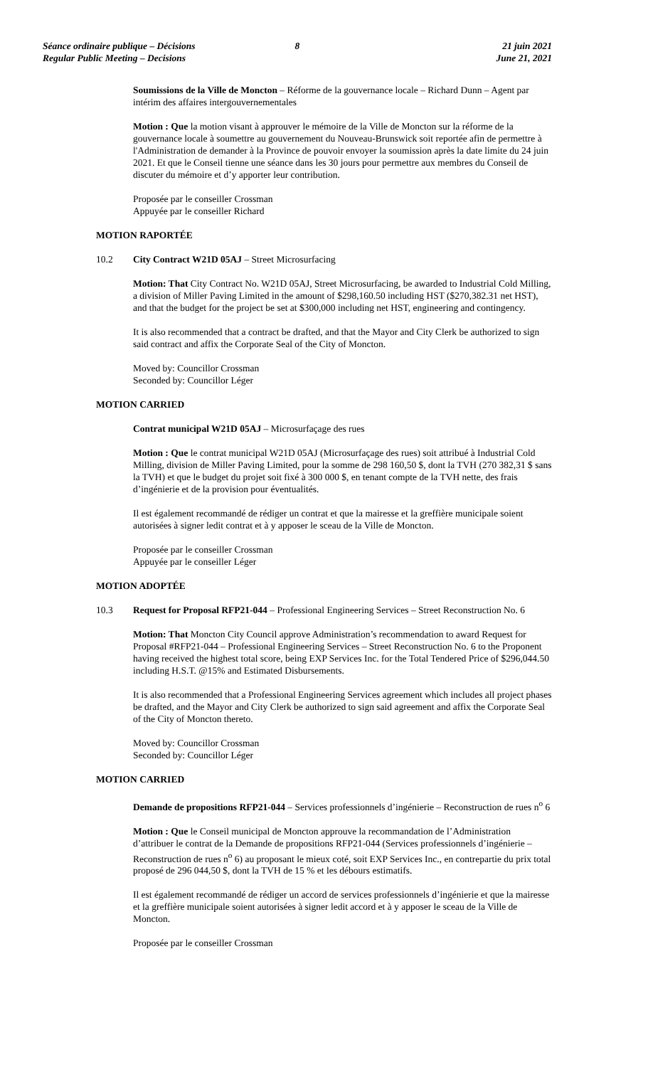Séance ordinaire publique – Décisions
Regular Public Meeting – Decisions
8 21 juin 2021
June 21, 2021
Soumissions de la Ville de Moncton – Réforme de la gouvernance locale – Richard Dunn – Agent par intérim des affaires intergouvernementales
Motion : Que la motion visant à approuver le mémoire de la Ville de Moncton sur la réforme de la gouvernance locale à soumettre au gouvernement du Nouveau-Brunswick soit reportée afin de permettre à l'Administration de demander à la Province de pouvoir envoyer la soumission après la date limite du 24 juin 2021. Et que le Conseil tienne une séance dans les 30 jours pour permettre aux membres du Conseil de discuter du mémoire et d’y apporter leur contribution.
Proposée par le conseiller Crossman
Appuyée par le conseiller Richard
MOTION RAPORTÉE
10.2 City Contract W21D 05AJ – Street Microsurfacing
Motion: That City Contract No. W21D 05AJ, Street Microsurfacing, be awarded to Industrial Cold Milling, a division of Miller Paving Limited in the amount of $298,160.50 including HST ($270,382.31 net HST), and that the budget for the project be set at $300,000 including net HST, engineering and contingency.
It is also recommended that a contract be drafted, and that the Mayor and City Clerk be authorized to sign said contract and affix the Corporate Seal of the City of Moncton.
Moved by: Councillor Crossman
Seconded by: Councillor Léger
MOTION CARRIED
Contrat municipal W21D 05AJ – Microsurfaçage des rues
Motion : Que le contrat municipal W21D 05AJ (Microsurfaçage des rues) soit attribué à Industrial Cold Milling, division de Miller Paving Limited, pour la somme de 298 160,50 $, dont la TVH (270 382,31 $ sans la TVH) et que le budget du projet soit fixé à 300 000 $, en tenant compte de la TVH nette, des frais d’ingénierie et de la provision pour éventualités.
Il est également recommandé de rédiger un contrat et que la mairesse et la greffière municipale soient autorisées à signer ledit contrat et à y apposer le sceau de la Ville de Moncton.
Proposée par le conseiller Crossman
Appuyée par le conseiller Léger
MOTION ADOPTÉE
10.3 Request for Proposal RFP21-044 – Professional Engineering Services – Street Reconstruction No. 6
Motion: That Moncton City Council approve Administration’s recommendation to award Request for Proposal #RFP21-044 – Professional Engineering Services – Street Reconstruction No. 6 to the Proponent having received the highest total score, being EXP Services Inc. for the Total Tendered Price of $296,044.50 including H.S.T. @15% and Estimated Disbursements.
It is also recommended that a Professional Engineering Services agreement which includes all project phases be drafted, and the Mayor and City Clerk be authorized to sign said agreement and affix the Corporate Seal of the City of Moncton thereto.
Moved by: Councillor Crossman
Seconded by: Councillor Léger
MOTION CARRIED
Demande de propositions RFP21-044 – Services professionnels d’ingénierie – Reconstruction de rues n<sup>o</sup> 6
Motion : Que le Conseil municipal de Moncton approuve la recommandation de l’Administration d’attribuer le contrat de la Demande de propositions RFP21-044 (Services professionnels d’ingénierie – Reconstruction de rues n<sup>o</sup> 6) au proposant le mieux coté, soit EXP Services Inc., en contrepartie du prix total proposé de 296 044,50 $, dont la TVH de 15 % et les débours estimatifs.
Il est également recommandé de rédiger un accord de services professionnels d’ingénierie et que la mairesse et la greffière municipale soient autorisées à signer ledit accord et à y apposer le sceau de la Ville de Moncton.
Proposée par le conseiller Crossman